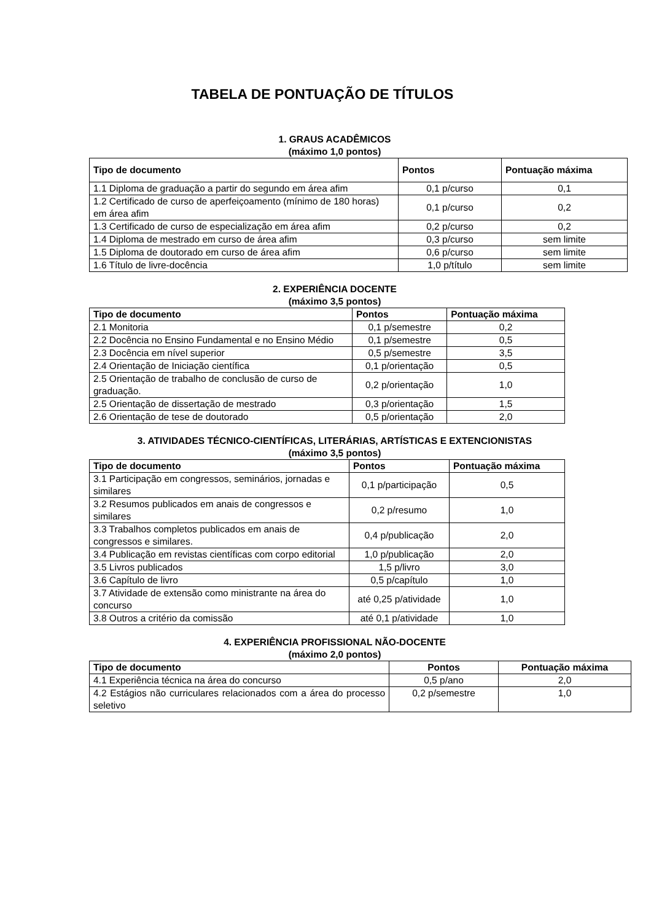TABELA DE PONTUAÇÃO DE TÍTULOS
1. GRAUS ACADÊMICOS
(máximo 1,0 pontos)
| Tipo de documento | Pontos | Pontuação máxima |
| --- | --- | --- |
| 1.1 Diploma de graduação a partir do segundo em área afim | 0,1 p/curso | 0,1 |
| 1.2 Certificado de curso de aperfeiçoamento (mínimo de 180 horas) em área afim | 0,1 p/curso | 0,2 |
| 1.3 Certificado de curso de especialização em área afim | 0,2 p/curso | 0,2 |
| 1.4 Diploma de mestrado em curso de área afim | 0,3 p/curso | sem limite |
| 1.5 Diploma de doutorado em curso de área afim | 0,6 p/curso | sem limite |
| 1.6 Título de livre-docência | 1,0 p/título | sem limite |
2. EXPERIÊNCIA DOCENTE
(máximo 3,5 pontos)
| Tipo de documento | Pontos | Pontuação máxima |
| --- | --- | --- |
| 2.1 Monitoria | 0,1 p/semestre | 0,2 |
| 2.2 Docência no Ensino Fundamental e no Ensino Médio | 0,1 p/semestre | 0,5 |
| 2.3 Docência em nível superior | 0,5 p/semestre | 3,5 |
| 2.4 Orientação de Iniciação científica | 0,1 p/orientação | 0,5 |
| 2.5 Orientação de trabalho de conclusão de curso de graduação. | 0,2 p/orientação | 1,0 |
| 2.5 Orientação de dissertação de mestrado | 0,3 p/orientação | 1,5 |
| 2.6 Orientação de tese de doutorado | 0,5 p/orientação | 2,0 |
3. ATIVIDADES TÉCNICO-CIENTÍFICAS, LITERÁRIAS, ARTÍSTICAS E EXTENCIONISTAS
(máximo 3,5 pontos)
| Tipo de documento | Pontos | Pontuação máxima |
| --- | --- | --- |
| 3.1 Participação em congressos, seminários, jornadas e similares | 0,1 p/participação | 0,5 |
| 3.2 Resumos publicados em anais de congressos e similares | 0,2 p/resumo | 1,0 |
| 3.3 Trabalhos completos publicados em anais de congressos e similares. | 0,4 p/publicação | 2,0 |
| 3.4 Publicação em revistas científicas com corpo editorial | 1,0 p/publicação | 2,0 |
| 3.5 Livros publicados | 1,5 p/livro | 3,0 |
| 3.6 Capítulo de livro | 0,5 p/capítulo | 1,0 |
| 3.7 Atividade de extensão como ministrante na área do concurso | até 0,25 p/atividade | 1,0 |
| 3.8 Outros a critério da comissão | até 0,1 p/atividade | 1,0 |
4. EXPERIÊNCIA PROFISSIONAL NÃO-DOCENTE
(máximo 2,0 pontos)
| Tipo de documento | Pontos | Pontuação máxima |
| --- | --- | --- |
| 4.1 Experiência técnica na área do concurso | 0,5 p/ano | 2,0 |
| 4.2 Estágios não curriculares relacionados com a área do processo seletivo | 0,2 p/semestre | 1,0 |